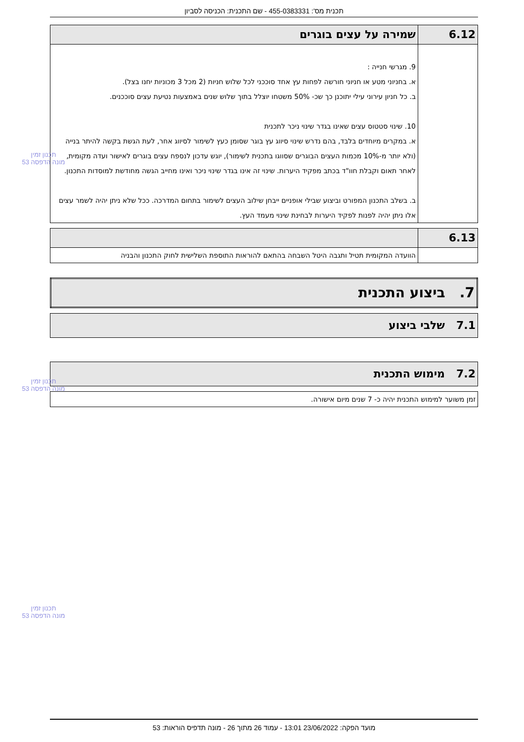תכנית מס': 455-0383331 - שם התכנית: הכניסה לסביון
| 6.12 | שמירה על עצים בוגרים |
| --- | --- |
| | 9. מגרשי חנייה : א. בחניוני מטע או חניוני חורשה לפחות עץ אחד סוככני לכל שלוש חניות (2 מכל 3 מכוניות יחנו בצל). ב. כל חניון עירוני עילי יתוכנן כך שכ- 50% משטחו יוצלל בתוך שלוש שנים באמצעות נטיעת עצים סוככנים. 10. שינוי סטטוס עצים שאינו בגדר שינוי ניכר לתכנית א. במקרים מיוחדים בלבד, בהם נדרש שינוי סיווג עץ בוגר שסומן כעץ לשימור לסיווג אחר, לעת הגשת בקשה להיתר בנייה (ולא יותר מ-10% מכמות העצים הבוגרים שסווגו בתכנית לשימור), יוגש עדכון לנספח עצים בוגרים לאישור ועדה מקומית, לאחר תאום וקבלת חוו"ד בכתב מפקיד היערות. שינוי זה אינו בגדר שינוי ניכר ואינו מחייב הגשה מחודשת למוסדות התכנון. ב. בשלב התכנון המפורט וביצוע שבילי אופניים ייבחן שילוב העצים לשימור בתחום המדרכה. ככל שלא ניתן יהיה לשמר עצים אלו ניתן יהיה לפנות לפקיד היערות לבחינת שינוי מעמד העץ. |
| 6.13 | |
| --- | --- |
| | הוועדה המקומית תטיל ותגבה היטל השבחה בהתאם להוראות התוספת השלישית לחוק התכנון והבניה |
| 7. ביצוע התכנית |
| --- |
| 7.1 שלבי ביצוע |
| --- |
| 7.2 מימוש התכנית |
| --- |
| זמן משוער למימוש התכנית יהיה כ- 7 שנים מיום אישורה. |
תכנון זמין
מונה הדפסה 53
תכנון זמין
מונה הדפסה 53
תכנון זמין
מונה הדפסה 53
מועד הפקה: 23/06/2022 13:01 - עמוד 26 מתוך 26 - מונה תדפיס הוראות: 53